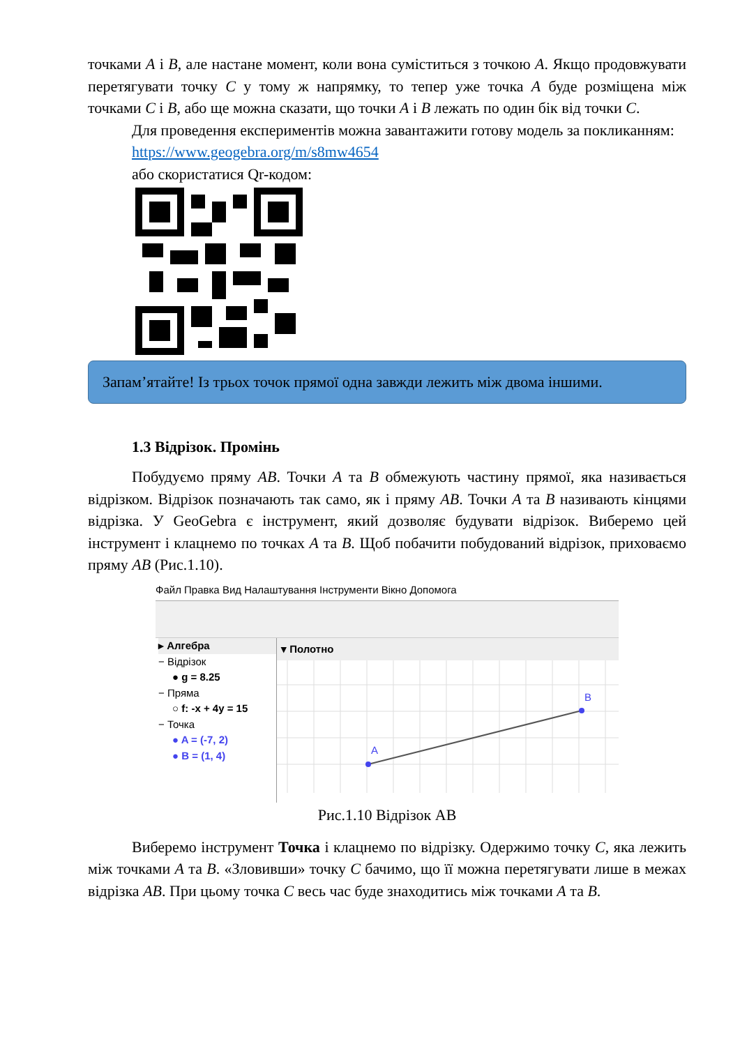точками A і B, але настане момент, коли вона суміститься з точкою A. Якщо продовжувати перетягувати точку C у тому ж напрямку, то тепер уже точка A буде розміщена між точками C і B, або ще можна сказати, що точки A і B лежать по один бік від точки C.
Для проведення експериментів можна завантажити готову модель за покликанням:
https://www.geogebra.org/m/s8mw4654
або скористатися Qr-кодом:
Запам’ятайте! Із трьох точок прямої одна завжди лежить між двома іншими.
1.3 Відрізок. Промінь
Побудуємо пряму AB. Точки A та B обмежують частину прямої, яка називається відрізком. Відрізок позначають так само, як і пряму AB. Точки A та B називають кінцями відрізка. У GeoGebra є інструмент, який дозволяє будувати відрізок. Виберемо цей інструмент і клацнемо по точках A та B. Щоб побачити побудований відрізок, приховаємо пряму AB (Рис.1.10).
Файл Правка Вид Налаштування Інструменти Вікно Допомога
▸ Алгебра
− Відрізок
● g = 8.25
− Пряма
○ f: -x + 4y = 15
− Точка
● A = (-7, 2)
● B = (1, 4)
▾ Полотно
A
B
Рис.1.10 Відрізок АВ
Виберемо інструмент Точка і клацнемо по відрізку. Одержимо точку C, яка лежить між точками A та B. «Зловивши» точку C бачимо, що її можна перетягувати лише в межах відрізка AB. При цьому точка C весь час буде знаходитись між точками A та B.